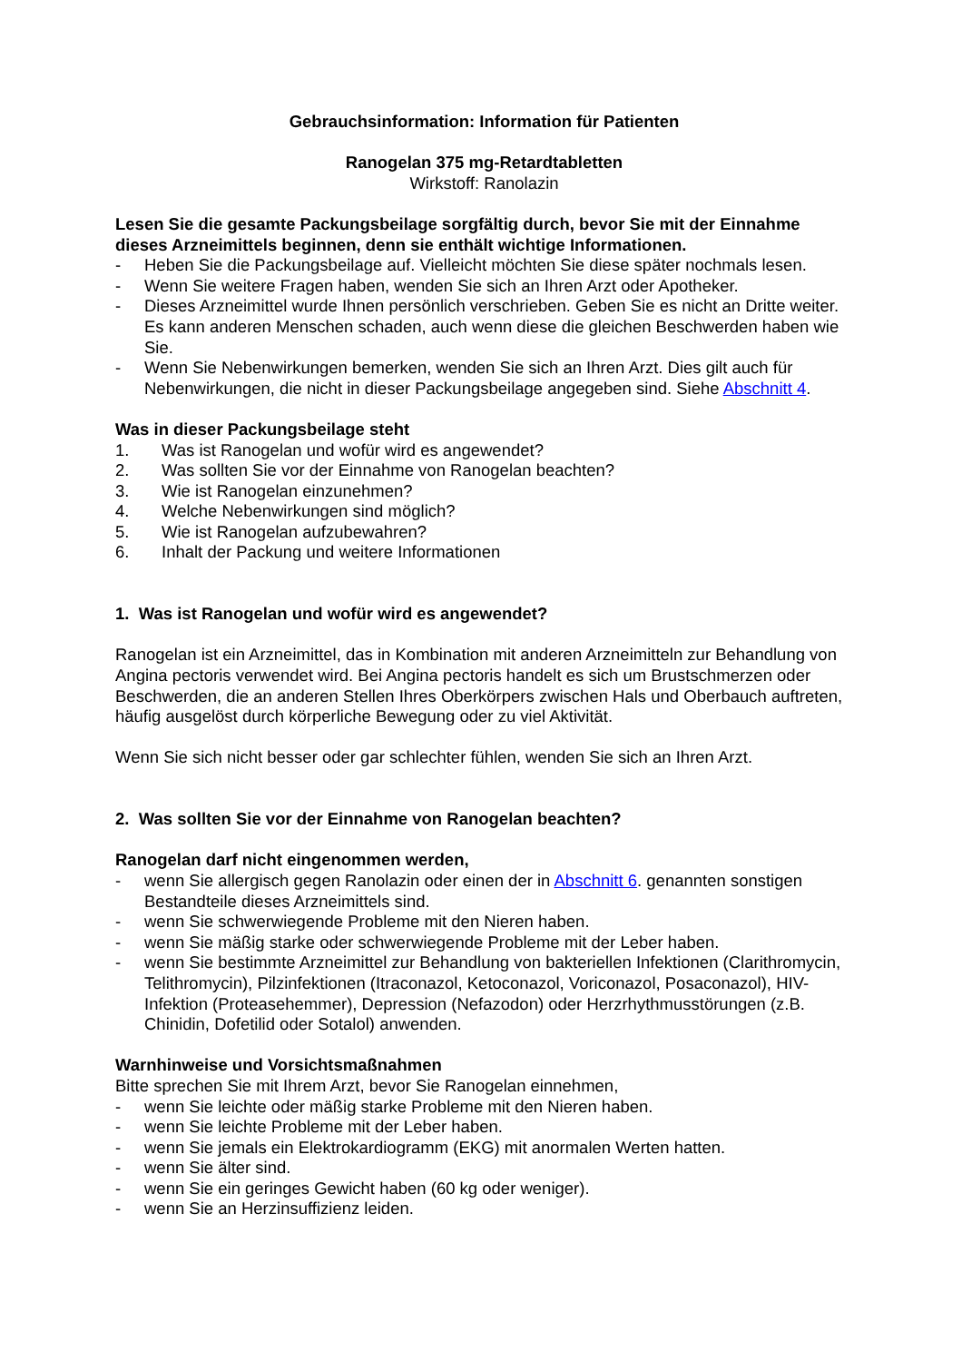Gebrauchsinformation: Information für Patienten
Ranogelan 375 mg-Retardtabletten
Wirkstoff: Ranolazin
Lesen Sie die gesamte Packungsbeilage sorgfältig durch, bevor Sie mit der Einnahme dieses Arzneimittels beginnen, denn sie enthält wichtige Informationen.
- Heben Sie die Packungsbeilage auf. Vielleicht möchten Sie diese später nochmals lesen.
- Wenn Sie weitere Fragen haben, wenden Sie sich an Ihren Arzt oder Apotheker.
- Dieses Arzneimittel wurde Ihnen persönlich verschrieben. Geben Sie es nicht an Dritte weiter. Es kann anderen Menschen schaden, auch wenn diese die gleichen Beschwerden haben wie Sie.
- Wenn Sie Nebenwirkungen bemerken, wenden Sie sich an Ihren Arzt. Dies gilt auch für Nebenwirkungen, die nicht in dieser Packungsbeilage angegeben sind. Siehe Abschnitt 4.
Was in dieser Packungsbeilage steht
1. Was ist Ranogelan und wofür wird es angewendet?
2. Was sollten Sie vor der Einnahme von Ranogelan beachten?
3. Wie ist Ranogelan einzunehmen?
4. Welche Nebenwirkungen sind möglich?
5. Wie ist Ranogelan aufzubewahren?
6. Inhalt der Packung und weitere Informationen
1. Was ist Ranogelan und wofür wird es angewendet?
Ranogelan ist ein Arzneimittel, das in Kombination mit anderen Arzneimitteln zur Behandlung von Angina pectoris verwendet wird. Bei Angina pectoris handelt es sich um Brustschmerzen oder Beschwerden, die an anderen Stellen Ihres Oberkörpers zwischen Hals und Oberbauch auftreten, häufig ausgelöst durch körperliche Bewegung oder zu viel Aktivität.
Wenn Sie sich nicht besser oder gar schlechter fühlen, wenden Sie sich an Ihren Arzt.
2. Was sollten Sie vor der Einnahme von Ranogelan beachten?
Ranogelan darf nicht eingenommen werden,
- wenn Sie allergisch gegen Ranolazin oder einen der in Abschnitt 6. genannten sonstigen Bestandteile dieses Arzneimittels sind.
- wenn Sie schwerwiegende Probleme mit den Nieren haben.
- wenn Sie mäßig starke oder schwerwiegende Probleme mit der Leber haben.
- wenn Sie bestimmte Arzneimittel zur Behandlung von bakteriellen Infektionen (Clarithromycin, Telithromycin), Pilzinfektionen (Itraconazol, Ketoconazol, Voriconazol, Posaconazol), HIV-Infektion (Proteasehemmer), Depression (Nefazodon) oder Herzrhythmusstörungen (z.B. Chinidin, Dofetilid oder Sotalol) anwenden.
Warnhinweise und Vorsichtsmaßnahmen
Bitte sprechen Sie mit Ihrem Arzt, bevor Sie Ranogelan einnehmen,
- wenn Sie leichte oder mäßig starke Probleme mit den Nieren haben.
- wenn Sie leichte Probleme mit der Leber haben.
- wenn Sie jemals ein Elektrokardiogramm (EKG) mit anormalen Werten hatten.
- wenn Sie älter sind.
- wenn Sie ein geringes Gewicht haben (60 kg oder weniger).
- wenn Sie an Herzinsuffizienz leiden.